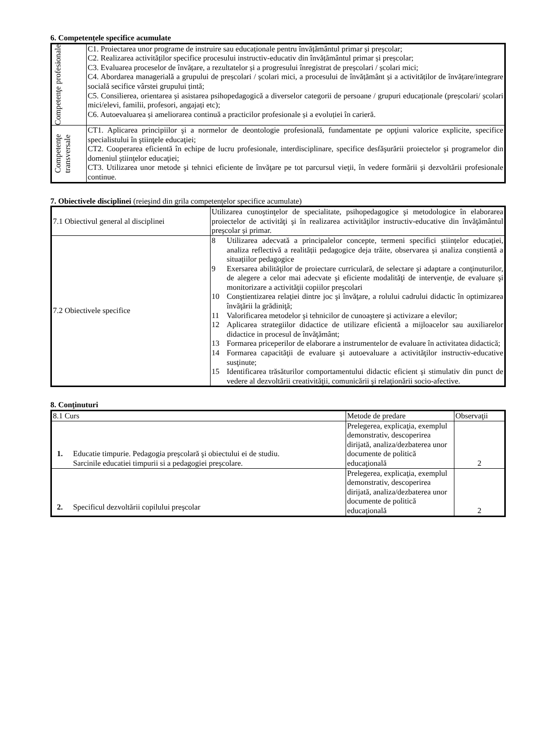6. Competenţele specifice acumulate
| Competenţe profesionale | C1. Proiectarea unor programe de instruire sau educaționale pentru învățământul primar și preșcolar; C2. Realizarea activităților specifice procesului instructiv-educativ din învățământul primar și preșcolar; C3. Evaluarea proceselor de învățare, a rezultatelor și a progresului înregistrat de preșcolari / școlari mici; C4. Abordarea managerială a grupului de preșcolari / școlari mici, a procesului de învățământ și a activităților de învățare/integrare socială secifice vârstei grupului țintă; C5. Consilierea, orientarea și asistarea psihopedagogică a diverselor categorii de persoane / grupuri educaționale (preșcolari/ școlari mici/elevi, familii, profesori, angajați etc); C6. Autoevaluarea și ameliorarea continuă a practicilor profesionale și a evoluției în carieră. |
| Competenţe transversale | CT1. Aplicarea principiilor şi a normelor de deontologie profesională, fundamentate pe opţiuni valorice explicite, specifice specialistului în ştiinţele educaţiei; CT2. Cooperarea eficientă în echipe de lucru profesionale, interdisciplinare, specifice desfăşurării proiectelor şi programelor din domeniul ştiinţelor educaţiei; CT3. Utilizarea unor metode şi tehnici eficiente de învăţare pe tot parcursul vieţii, în vedere formării şi dezvoltării profesionale continue. |
7. Obiectivele disciplinei (reieşind din grila competenţelor specifice acumulate)
| 7.1 Obiectivul general al disciplinei | Utilizarea cunoştinţelor de specialitate, psihopedagogice şi metodologice în elaborarea proiectelor de activităţi şi în realizarea activităţilor instructiv-educative din învăţământul preşcolar și primar. |
| 7.2 Obiectivele specifice | 8 Utilizarea adecvată a principalelor concepte, termeni specifici științelor educației, analiza reflectivă a realității pedagogice deja trăite, observarea și analiza conștientă a situațiilor pedagogice 9 Exersarea abilităţilor de proiectare curriculară, de selectare şi adaptare a conţinuturilor, de alegere a celor mai adecvate şi eficiente modalităţi de intervenţie, de evaluare şi monitorizare a activităţii copiilor preşcolari 10 Conştientizarea relaţiei dintre joc şi învăţare, a rolului cadrului didactic în optimizarea învăţării la grădiniţă; 11 Valorificarea metodelor şi tehnicilor de cunoaştere şi activizare a elevilor; 12 Aplicarea strategiilor didactice de utilizare eficientă a mijloacelor sau auxiliarelor didactice in procesul de învăţământ; 13 Formarea priceperilor de elaborare a instrumentelor de evaluare în activitatea didactică; 14 Formarea capacităţii de evaluare şi autoevaluare a activităţilor instructiv-educative susţinute; 15 Identificarea trăsăturilor comportamentului didactic eficient şi stimulativ din punct de vedere al dezvoltării creativităţii, comunicării şi relaţionării socio-afective. |
8. Conţinuturi
| 8.1 Curs | Metode de predare | Observaţii |
| --- | --- | --- |
| 1. Educatie timpurie. Pedagogia preşcolară şi obiectului ei de studiu. Sarcinile educatiei timpurii si a pedagogiei preşcolare. | Prelegerea, explicaţia, exemplul demonstrativ, descoperirea dirijată, analiza/dezbaterea unor documente de politică educaţională | 2 |
| 2. Specificul dezvoltării copilului preşcolar | Prelegerea, explicaţia, exemplul demonstrativ, descoperirea dirijată, analiza/dezbaterea unor documente de politică educaţională | 2 |